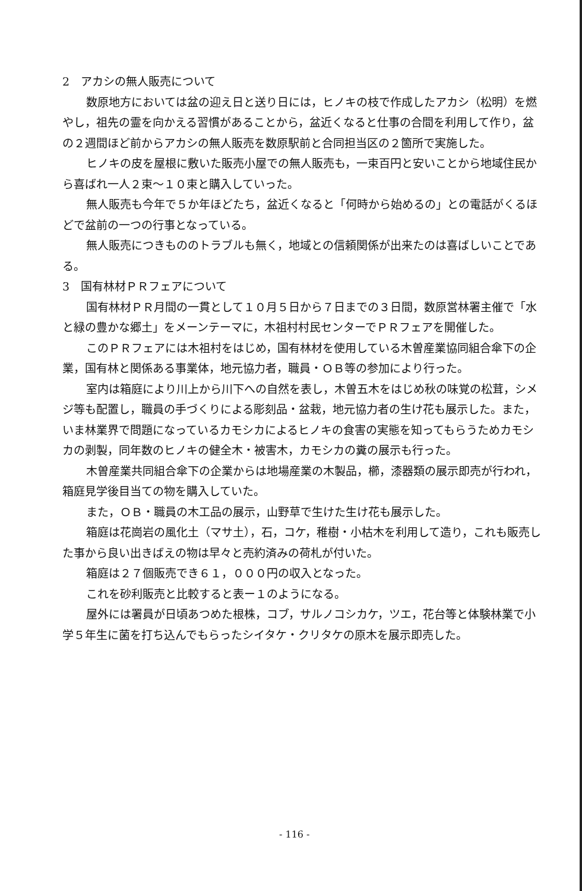2　アカシの無人販売について
　数原地方においては盆の迎え日と送り日には，ヒノキの枝で作成したアカシ（松明）を燃やし，祖先の霊を向かえる習慣があることから，盆近くなると仕事の合間を利用して作り，盆の２週間ほど前からアカシの無人販売を数原駅前と合同担当区の２箇所で実施した。
　ヒノキの皮を屋根に敷いた販売小屋での無人販売も，一束百円と安いことから地域住民から喜ばれ一人２束～１０束と購入していった。
　無人販売も今年で５か年ほどたち，盆近くなると「何時から始めるの」との電話がくるほどで盆前の一つの行事となっている。
　無人販売につきもののトラブルも無く，地域との信頼関係が出来たのは喜ばしいことである。
3　国有林材ＰＲフェアについて
　国有林材ＰＲ月間の一貫として１０月５日から７日までの３日間，数原営林署主催で「水と緑の豊かな郷土」をメーンテーマに，木祖村村民センターでＰＲフェアを開催した。
　このＰＲフェアには木祖村をはじめ，国有林材を使用している木曽産業協同組合傘下の企業，国有林と関係ある事業体，地元協力者，職員・ＯＢ等の参加により行った。
　室内は箱庭により川上から川下への自然を表し，木曽五木をはじめ秋の味覚の松茸，シメジ等も配置し，職員の手づくりによる彫刻品・盆栽，地元協力者の生け花も展示した。また，いま林業界で問題になっているカモシカによるヒノキの食害の実態を知ってもらうためカモシカの剥製，同年数のヒノキの健全木・被害木，カモシカの糞の展示も行った。
　木曽産業共同組合傘下の企業からは地場産業の木製品，櫛，漆器類の展示即売が行われ，箱庭見学後目当ての物を購入していた。
　また，ＯＢ・職員の木工品の展示，山野草で生けた生け花も展示した。
　箱庭は花崗岩の風化土（マサ土），石，コケ，稚樹・小枯木を利用して造り，これも販売した事から良い出きばえの物は早々と売約済みの荷札が付いた。
　箱庭は２７個販売でき６１，０００円の収入となった。
　これを砂利販売と比較すると表ー１のようになる。
　屋外には署員が日頃あつめた根株，コブ，サルノコシカケ，ツエ，花台等と体験林業で小学５年生に菌を打ち込んでもらったシイタケ・クリタケの原木を展示即売した。
- 116 -